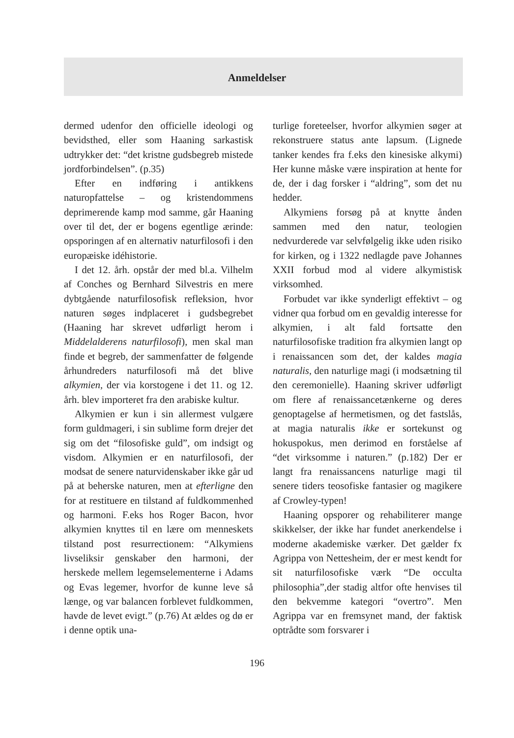Anmeldelser
dermed udenfor den officielle ideologi og bevidsthed, eller som Haaning sarkastisk udtrykker det: “det kristne gudsbegreb mistede jordforbindelsen”. (p.35)
Efter en indføring i antikkens naturopfattelse – og kristendommens deprimerende kamp mod samme, går Haaning over til det, der er bogens egentlige ærinde: opsporingen af en alternativ naturfilosofi i den europæiske idéhistorie.
I det 12. årh. opstår der med bl.a. Vilhelm af Conches og Bernhard Silvestris en mere dybtgående naturfilosofisk refleksion, hvor naturen søges indplaceret i gudsbegrebet (Haaning har skrevet udførligt herom i Middelalderens naturfilosofi), men skal man finde et begreb, der sammenfatter de følgende århundreders naturfilosofi må det blive alkymien, der via korstogene i det 11. og 12. årh. blev importeret fra den arabiske kultur.
Alkymien er kun i sin allermest vulgære form guldmageri, i sin sublime form drejer det sig om det “filosofiske guld”, om indsigt og visdom. Alkymien er en naturfilosofi, der modsat de senere naturvidenskaber ikke går ud på at beherske naturen, men at efterligne den for at restituere en tilstand af fuldkommenhed og harmoni. F.eks hos Roger Bacon, hvor alkymien knyttes til en lære om menneskets tilstand post resurrectionem: “Alkymiens livseliksir genskaber den harmoni, der herskede mellem legemselementerne i Adams og Evas legemer, hvorfor de kunne leve så længe, og var balancen forblevet fuldkommen, havde de levet evigt.” (p.76) At ældes og dø er i denne optik una-
turlige foreteelser, hvorfor alkymien søger at rekonstruere status ante lapsum. (Lignede tanker kendes fra f.eks den kinesiske alkymi) Her kunne måske være inspiration at hente for de, der i dag forsker i “aldring”, som det nu hedder.
Alkymiens forsøg på at knytte ånden sammen med den natur, teologien nedvurderede var selvfølgelig ikke uden risiko for kirken, og i 1322 nedlagde pave Johannes XXII forbud mod al videre alkymistisk virksomhed.
Forbudet var ikke synderligt effektivt – og vidner qua forbud om en gevaldig interesse for alkymien, i alt fald fortsatte den naturfilosofiske tradition fra alkymien langt op i renaissancen som det, der kaldes magia naturalis, den naturlige magi (i modsætning til den ceremonielle). Haaning skriver udførligt om flere af renaissancetænkerne og deres genoptagelse af hermetismen, og det fastslås, at magia naturalis ikke er sortekunst og hokuspokus, men derimod en forståelse af “det virksomme i naturen.” (p.182) Der er langt fra renaissancens naturlige magi til senere tiders teosofiske fantasier og magikere af Crowley-typen!
Haaning opsporer og rehabiliterer mange skikkelser, der ikke har fundet anerkendelse i moderne akademiske værker. Det gælder fx Agrippa von Nettesheim, der er mest kendt for sit naturfilosofiske værk “De occulta philosophia”,der stadig altfor ofte henvises til den bekvemme kategori “overtro”. Men Agrippa var en fremsynet mand, der faktisk optrådte som forsvarer i
196